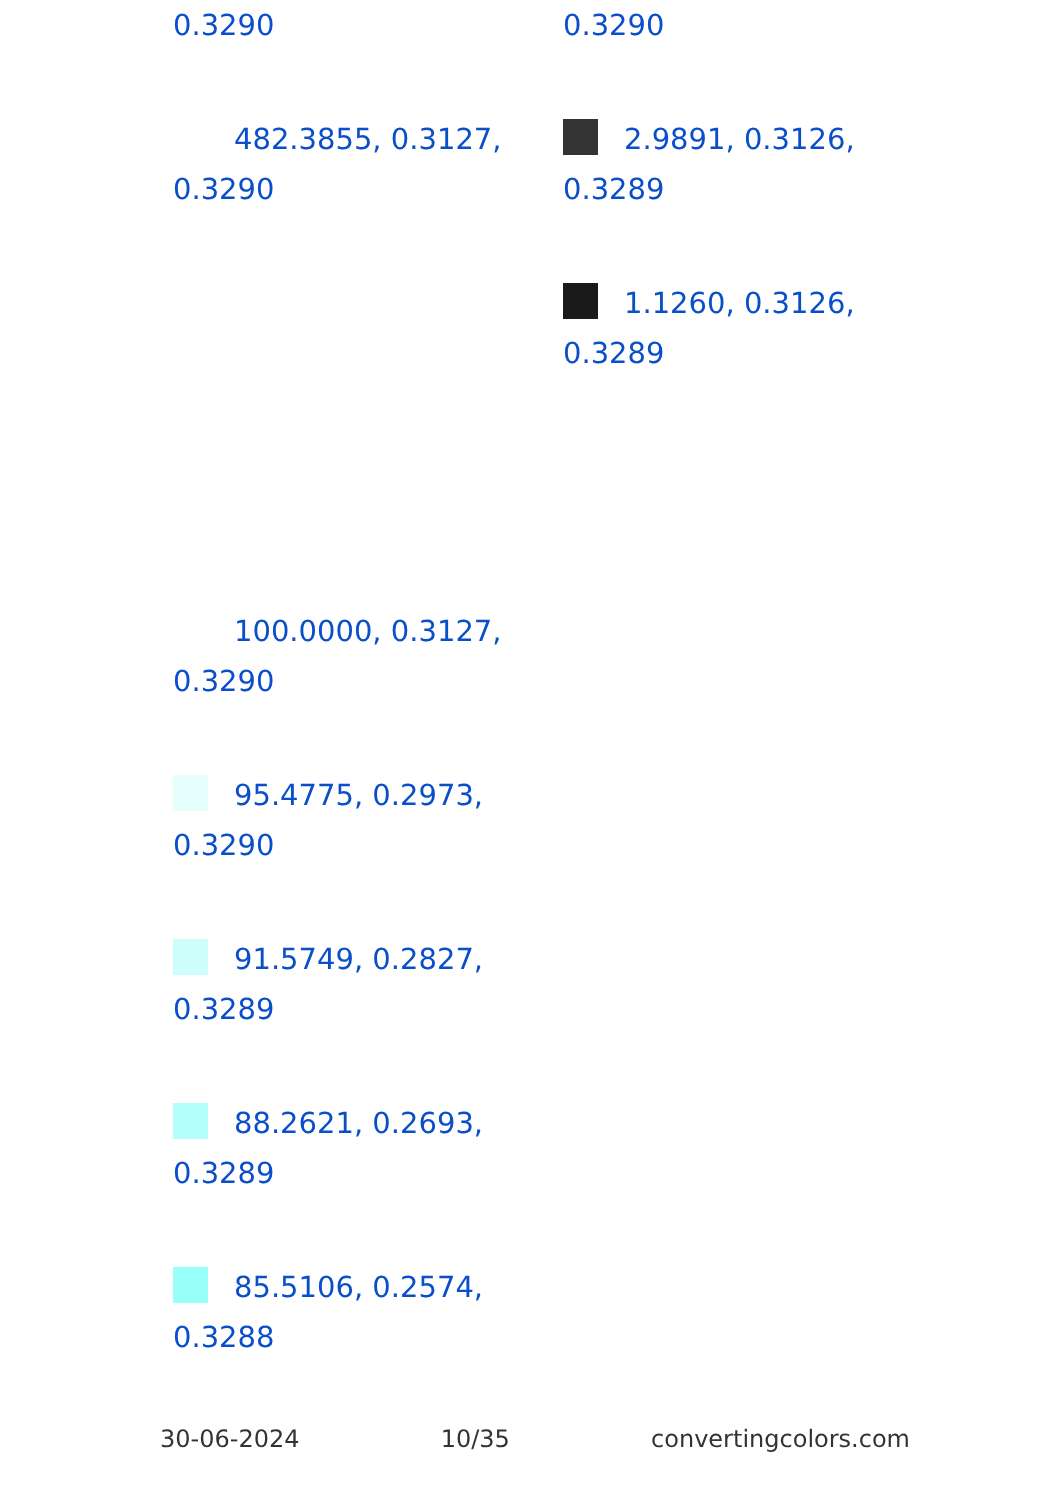0.3290
482.3855, 0.3127, 0.3290
100.0000, 0.3127, 0.3290
95.4775, 0.2973, 0.3290
91.5749, 0.2827, 0.3289
88.2621, 0.2693, 0.3289
85.5106, 0.2574, 0.3288
0.3290
2.9891, 0.3126, 0.3289
1.1260, 0.3126, 0.3289
30-06-2024 10/35 convertingcolors.com